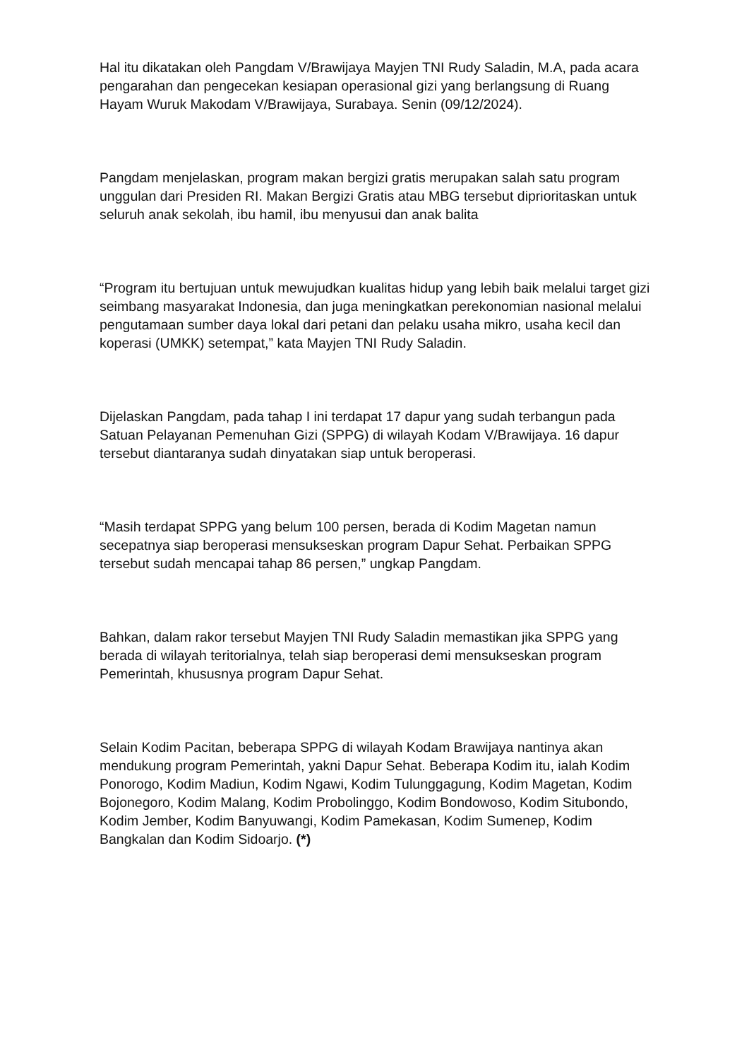Hal itu dikatakan oleh Pangdam V/Brawijaya Mayjen TNI Rudy Saladin, M.A, pada acara pengarahan dan pengecekan kesiapan operasional gizi yang berlangsung di Ruang Hayam Wuruk Makodam V/Brawijaya, Surabaya. Senin (09/12/2024).
Pangdam menjelaskan, program makan bergizi gratis merupakan salah satu program unggulan dari Presiden RI. Makan Bergizi Gratis atau MBG tersebut diprioritaskan untuk seluruh anak sekolah, ibu hamil, ibu menyusui dan anak balita
“Program itu bertujuan untuk mewujudkan kualitas hidup yang lebih baik melalui target gizi seimbang masyarakat Indonesia, dan juga meningkatkan perekonomian nasional melalui pengutamaan sumber daya lokal dari petani dan pelaku usaha mikro, usaha kecil dan koperasi (UMKK) setempat,” kata Mayjen TNI Rudy Saladin.
Dijelaskan Pangdam, pada tahap I ini terdapat 17 dapur yang sudah terbangun pada Satuan Pelayanan Pemenuhan Gizi (SPPG) di wilayah Kodam V/Brawijaya. 16 dapur tersebut diantaranya sudah dinyatakan siap untuk beroperasi.
“Masih terdapat SPPG yang belum 100 persen, berada di Kodim Magetan namun secepatnya siap beroperasi mensukseskan program Dapur Sehat. Perbaikan SPPG tersebut sudah mencapai tahap 86 persen,” ungkap Pangdam.
Bahkan, dalam rakor tersebut Mayjen TNI Rudy Saladin memastikan jika SPPG yang berada di wilayah teritorialnya, telah siap beroperasi demi mensukseskan program Pemerintah, khususnya program Dapur Sehat.
Selain Kodim Pacitan, beberapa SPPG di wilayah Kodam Brawijaya nantinya akan mendukung program Pemerintah, yakni Dapur Sehat. Beberapa Kodim itu, ialah Kodim Ponorogo, Kodim Madiun, Kodim Ngawi, Kodim Tulunggagung, Kodim Magetan, Kodim Bojonegoro, Kodim Malang, Kodim Probolinggo, Kodim Bondowoso, Kodim Situbondo, Kodim Jember, Kodim Banyuwangi, Kodim Pamekasan, Kodim Sumenep, Kodim Bangkalan dan Kodim Sidoarjo. (*)